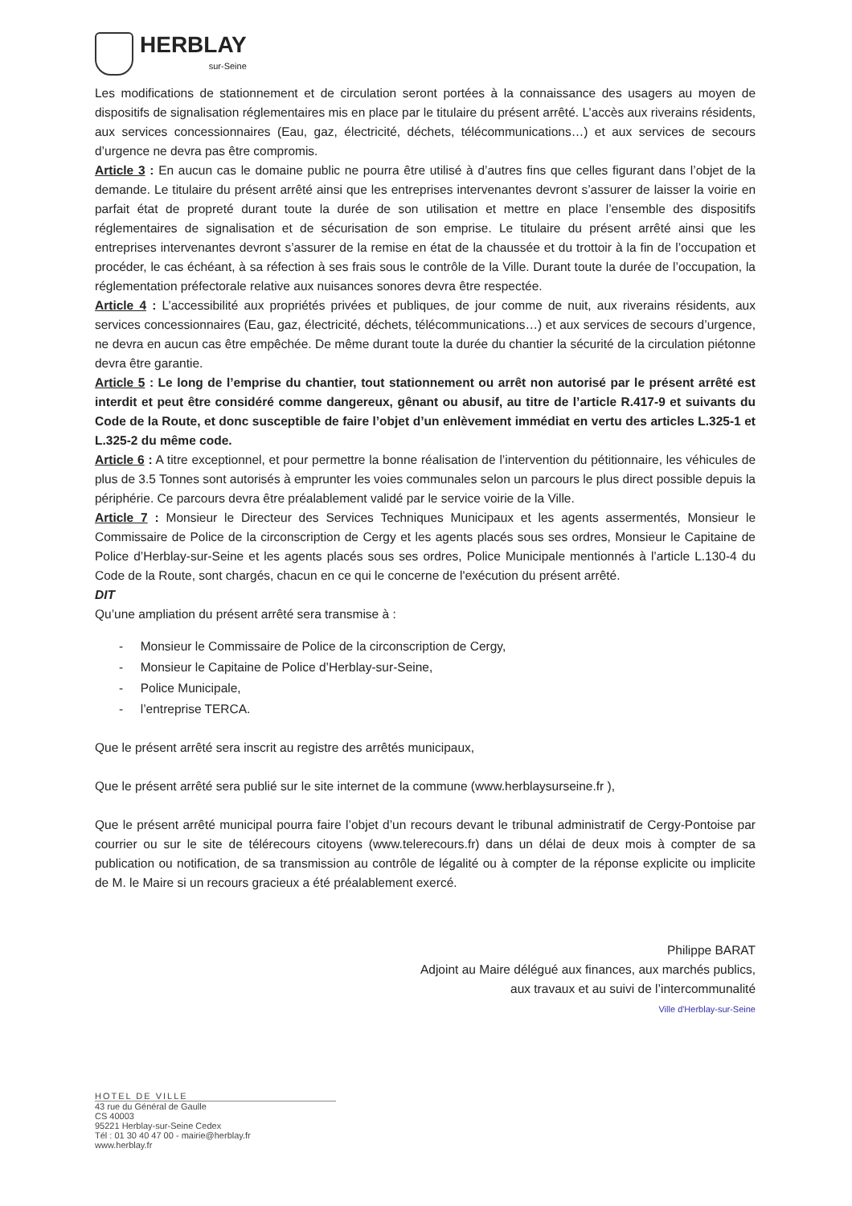HERBLAY
sur-Seine
Les modifications de stationnement et de circulation seront portées à la connaissance des usagers au moyen de dispositifs de signalisation réglementaires mis en place par le titulaire du présent arrêté. L’accès aux riverains résidents, aux services concessionnaires (Eau, gaz, électricité, déchets, télécommunications…) et aux services de secours d’urgence ne devra pas être compromis.
Article 3 : En aucun cas le domaine public ne pourra être utilisé à d’autres fins que celles figurant dans l’objet de la demande. Le titulaire du présent arrêté ainsi que les entreprises intervenantes devront s’assurer de laisser la voirie en parfait état de propreté durant toute la durée de son utilisation et mettre en place l’ensemble des dispositifs réglementaires de signalisation et de sécurisation de son emprise. Le titulaire du présent arrêté ainsi que les entreprises intervenantes devront s’assurer de la remise en état de la chaussée et du trottoir à la fin de l’occupation et procéder, le cas échéant, à sa réfection à ses frais sous le contrôle de la Ville. Durant toute la durée de l’occupation, la réglementation préfectorale relative aux nuisances sonores devra être respectée.
Article 4 : L’accessibilité aux propriétés privées et publiques, de jour comme de nuit, aux riverains résidents, aux services concessionnaires (Eau, gaz, électricité, déchets, télécommunications…) et aux services de secours d’urgence, ne devra en aucun cas être empêchée. De même durant toute la durée du chantier la sécurité de la circulation piétonne devra être garantie.
Article 5 : Le long de l’emprise du chantier, tout stationnement ou arrêt non autorisé par le présent arrêté est interdit et peut être considéré comme dangereux, gênant ou abusif, au titre de l’article R.417-9 et suivants du Code de la Route, et donc susceptible de faire l’objet d’un enlèvement immédiat en vertu des articles L.325-1 et L.325-2 du même code.
Article 6 : A titre exceptionnel, et pour permettre la bonne réalisation de l’intervention du pétitionnaire, les véhicules de plus de 3.5 Tonnes sont autorisés à emprunter les voies communales selon un parcours le plus direct possible depuis la périphérie. Ce parcours devra être préalablement validé par le service voirie de la Ville.
Article 7 : Monsieur le Directeur des Services Techniques Municipaux et les agents assermentés, Monsieur le Commissaire de Police de la circonscription de Cergy et les agents placés sous ses ordres, Monsieur le Capitaine de Police d’Herblay-sur-Seine et les agents placés sous ses ordres, Police Municipale mentionnés à l’article L.130-4 du Code de la Route, sont chargés, chacun en ce qui le concerne de l'exécution du présent arrêté.
DIT
Qu’une ampliation du présent arrêté sera transmise à :
- Monsieur le Commissaire de Police de la circonscription de Cergy,
- Monsieur le Capitaine de Police d’Herblay-sur-Seine,
- Police Municipale,
- l’entreprise TERCA.
Que le présent arrêté sera inscrit au registre des arrêtés municipaux,
Que le présent arrêté sera publié sur le site internet de la commune (www.herblaysurseine.fr ),
Que le présent arrêté municipal pourra faire l’objet d’un recours devant le tribunal administratif de Cergy-Pontoise par courrier ou sur le site de télérecours citoyens (www.telerecours.fr) dans un délai de deux mois à compter de sa publication ou notification, de sa transmission au contrôle de légalité ou à compter de la réponse explicite ou implicite de M. le Maire si un recours gracieux a été préalablement exercé.
Philippe BARAT
Adjoint au Maire délégué aux finances, aux marchés publics,
aux travaux et au suivi de l’intercommunalité
Ville d'Herblay-sur-Seine
HOTEL DE VILLE
43 rue du Général de Gaulle
CS 40003
95221 Herblay-sur-Seine Cedex
Tél : 01 30 40 47 00 - mairie@herblay.fr
www.herblay.fr